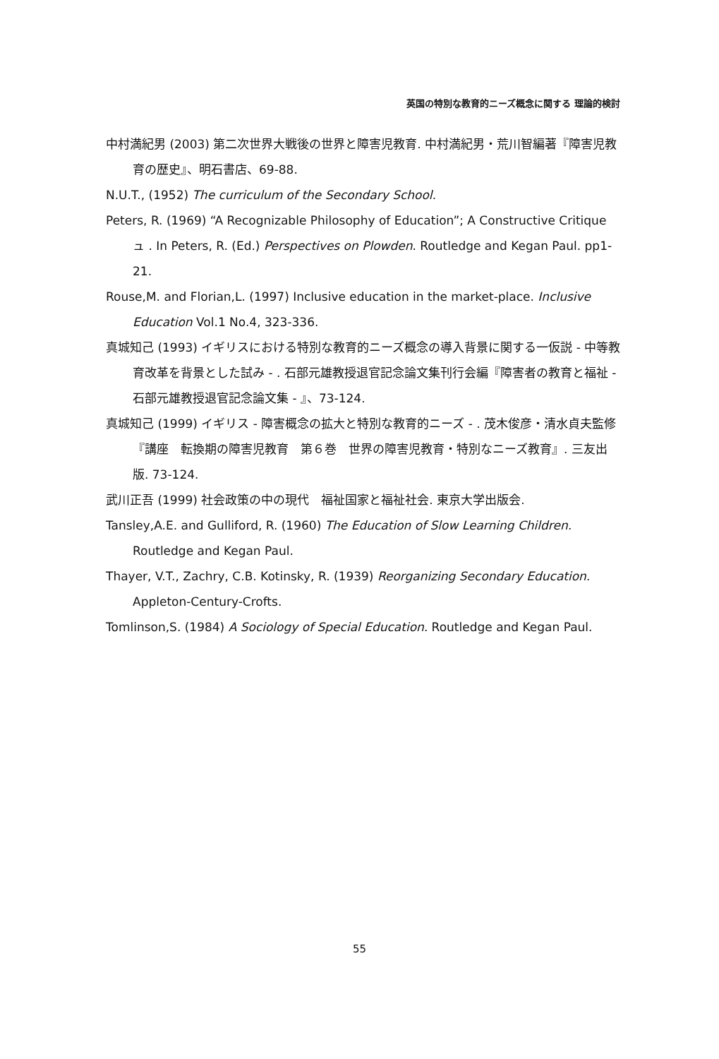英国の特別な教育的ニーズ概念に関する 理論的検討
中村満紀男 (2003) 第二次世界大戦後の世界と障害児教育. 中村満紀男・荒川智編著『障害児教育の歴史』、明石書店、69-88.
N.U.T., (1952) The curriculum of the Secondary School.
Peters, R. (1969) “A Recognizable Philosophy of Education”; A Constructive Critique ュ . In Peters, R. (Ed.) Perspectives on Plowden. Routledge and Kegan Paul. pp1-21.
Rouse,M. and Florian,L. (1997) Inclusive education in the market-place. Inclusive Education Vol.1 No.4, 323-336.
真城知己 (1993) イギリスにおける特別な教育的ニーズ概念の導入背景に関する一仮説 - 中等教育改革を背景とした試み - . 石部元雄教授退官記念論文集刊行会編『障害者の教育と福祉 - 石部元雄教授退官記念論文集 - 』、73-124.
真城知己 (1999) イギリス - 障害概念の拡大と特別な教育的ニーズ - . 茂木俊彦・清水貞夫監修『講座　転換期の障害児教育　第６巻　世界の障害児教育・特別なニーズ教育』. 三友出版. 73-124.
武川正吾 (1999) 社会政策の中の現代　福祉国家と福祉社会. 東京大学出版会.
Tansley,A.E. and Gulliford, R. (1960) The Education of Slow Learning Children. Routledge and Kegan Paul.
Thayer, V.T., Zachry, C.B. Kotinsky, R. (1939) Reorganizing Secondary Education. Appleton-Century-Crofts.
Tomlinson,S. (1984) A Sociology of Special Education. Routledge and Kegan Paul.
55